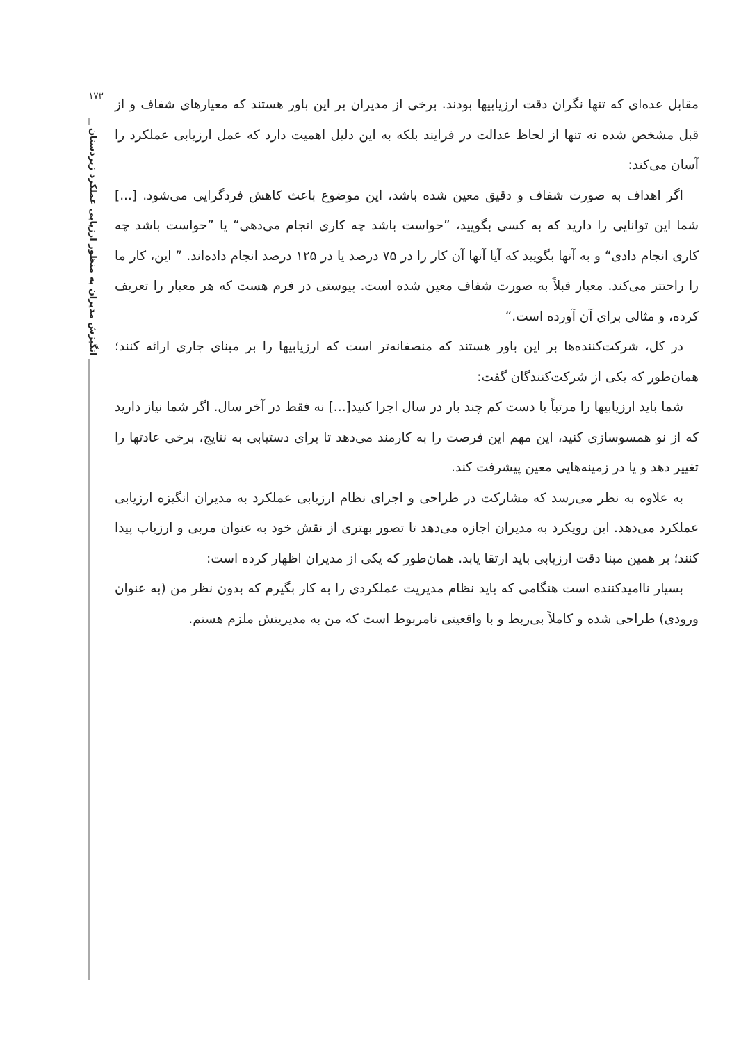۱۷۳
انگیزش مدیران به منظور ارزیابی عملکرد زیردستان
مقابل عده‌ای که تنها نگران دقت ارزیابیها بودند. برخی از مدیران بر این باور هستند که معیارهای شفاف و از قبل مشخص شده نه تنها از لحاظ عدالت در فرایند بلکه به این دلیل اهمیت دارد که عمل ارزیابی عملکرد را آسان می‌کند:
اگر اهداف به صورت شفاف و دقیق معین شده باشد، این موضوع باعث کاهش فردگرایی می‌شود. [...] شما این توانایی را دارید که به کسی بگویید، ”حواست باشد چه کاری انجام می‌دهی“ یا ”حواست باشد چه کاری انجام دادی“ و به آنها بگویید که آیا آنها آن کار را در ۷۵ درصد یا در ۱۲۵ درصد انجام داده‌اند. ” این، کار ما را راحتتر می‌کند. معیار قبلاً به صورت شفاف معین شده است. پیوستی در فرم هست که هر معیار را تعریف کرده، و مثالی برای آن آورده است.“
در کل، شرکت‌کننده‌ها بر این باور هستند که منصفانه‌تر است که ارزیابیها را بر مبنای جاری ارائه کنند؛ همان‌طور که یکی از شرکت‌کنندگان گفت:
شما باید ارزیابیها را مرتباً یا دست کم چند بار در سال اجرا کنید[...] نه فقط در آخر سال. اگر شما نیاز دارید که از نو همسوسازی کنید، این مهم این فرصت را به کارمند می‌دهد تا برای دستیابی به نتایج، برخی عادتها را تغییر دهد و یا در زمینه‌هایی معین پیشرفت کند.
به علاوه به نظر می‌رسد که مشارکت در طراحی و اجرای نظام ارزیابی عملکرد به مدیران انگیزه ارزیابی عملکرد می‌دهد. این رویکرد به مدیران اجازه می‌دهد تا تصور بهتری از نقش خود به عنوان مربی و ارزیاب پیدا کنند؛ بر همین مبنا دقت ارزیابی باید ارتقا یابد. همان‌طور که یکی از مدیران اظهار کرده است:
بسیار ناامیدکننده است هنگامی که باید نظام مدیریت عملکردی را به کار بگیرم که بدون نظر من (به عنوان ورودی) طراحی شده و کاملاً بی‌ربط و با واقعیتی نامربوط است که من به مدیریتش ملزم هستم.